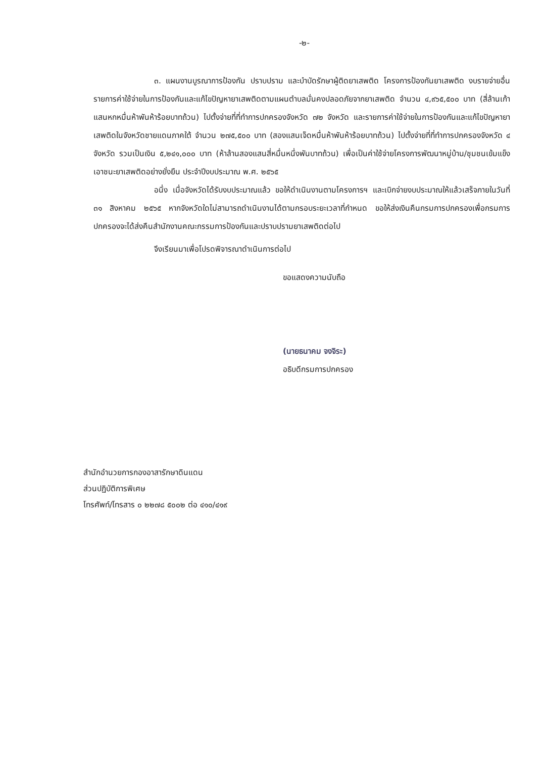-๒-
๓. แผนงานบูรณาการป้องกัน ปราบปราม และบำบัดรักษาผู้ติดยาเสพติด โครงการป้องกันยาเสพติด งบรายจ่ายอื่น รายการค่าใช้จ่ายในการป้องกันและแก้ไขปัญหายาเสพติดตามแผนตำบลมั่นคงปลอดภัยจากยาเสพติด จำนวน ๔,๙๖๕,๕๐๐ บาท (สี่ล้านเก้าแสนหกหมื่นห้าพันห้าร้อยบาทถ้วน) ไปตั้งจ่ายที่ที่ทำการปกครองจังหวัด ๗๒ จังหวัด และรายการค่าใช้จ่ายในการป้องกันและแก้ไขปัญหายาเสพติดในจังหวัดชายแดนภาคใต้ จำนวน ๒๗๕,๕๐๐ บาท (สองแสนเจ็ดหมื่นห้าพันห้าร้อยบาทถ้วน) ไปตั้งจ่ายที่ที่ทำการปกครองจังหวัด ๔ จังหวัด รวมเป็นเงิน ๕,๒๔๑,๐๐๐ บาท (ห้าล้านสองแสนสี่หมื่นหนึ่งพันบาทถ้วน) เพื่อเป็นค่าใช้จ่ายโครงการพัฒนาหมู่บ้าน/ชุมชนเข้มแข็งเอาชนะยาเสพติดอย่างยั่งยืน ประจำปีงบประมาณ พ.ศ. ๒๕๖๕
อนึ่ง เมื่อจังหวัดได้รับงบประมาณแล้ว ขอให้ดำเนินงานตามโครงการฯ และเบิกจ่ายงบประมาณให้แล้วเสร็จภายในวันที่ ๓๑ สิงหาคม ๒๕๖๕ หากจังหวัดใดไม่สามารถดำเนินงานได้ตามกรอบระยะเวลาที่กำหนด ขอให้ส่งเงินคืนกรมการปกครองเพื่อกรมการปกครองจะได้ส่งคืนสำนักงานคณะกรรมการป้องกันและปราบปรามยาเสพติดต่อไป
จึงเรียนมาเพื่อโปรดพิจารณาดำเนินการต่อไป
ขอแสดงความนับถือ
(นายธนาคม จงจิระ)
อธิบดีกรมการปกครอง
สำนักอำนวยการกองอาสารักษาดินแดน
ส่วนปฏิบัติการพิเศษ
โทรศัพท์/โทรสาร ๐ ๒๒๗๘ ๕๐๐๒ ต่อ ๔๑๐/๔๑๙